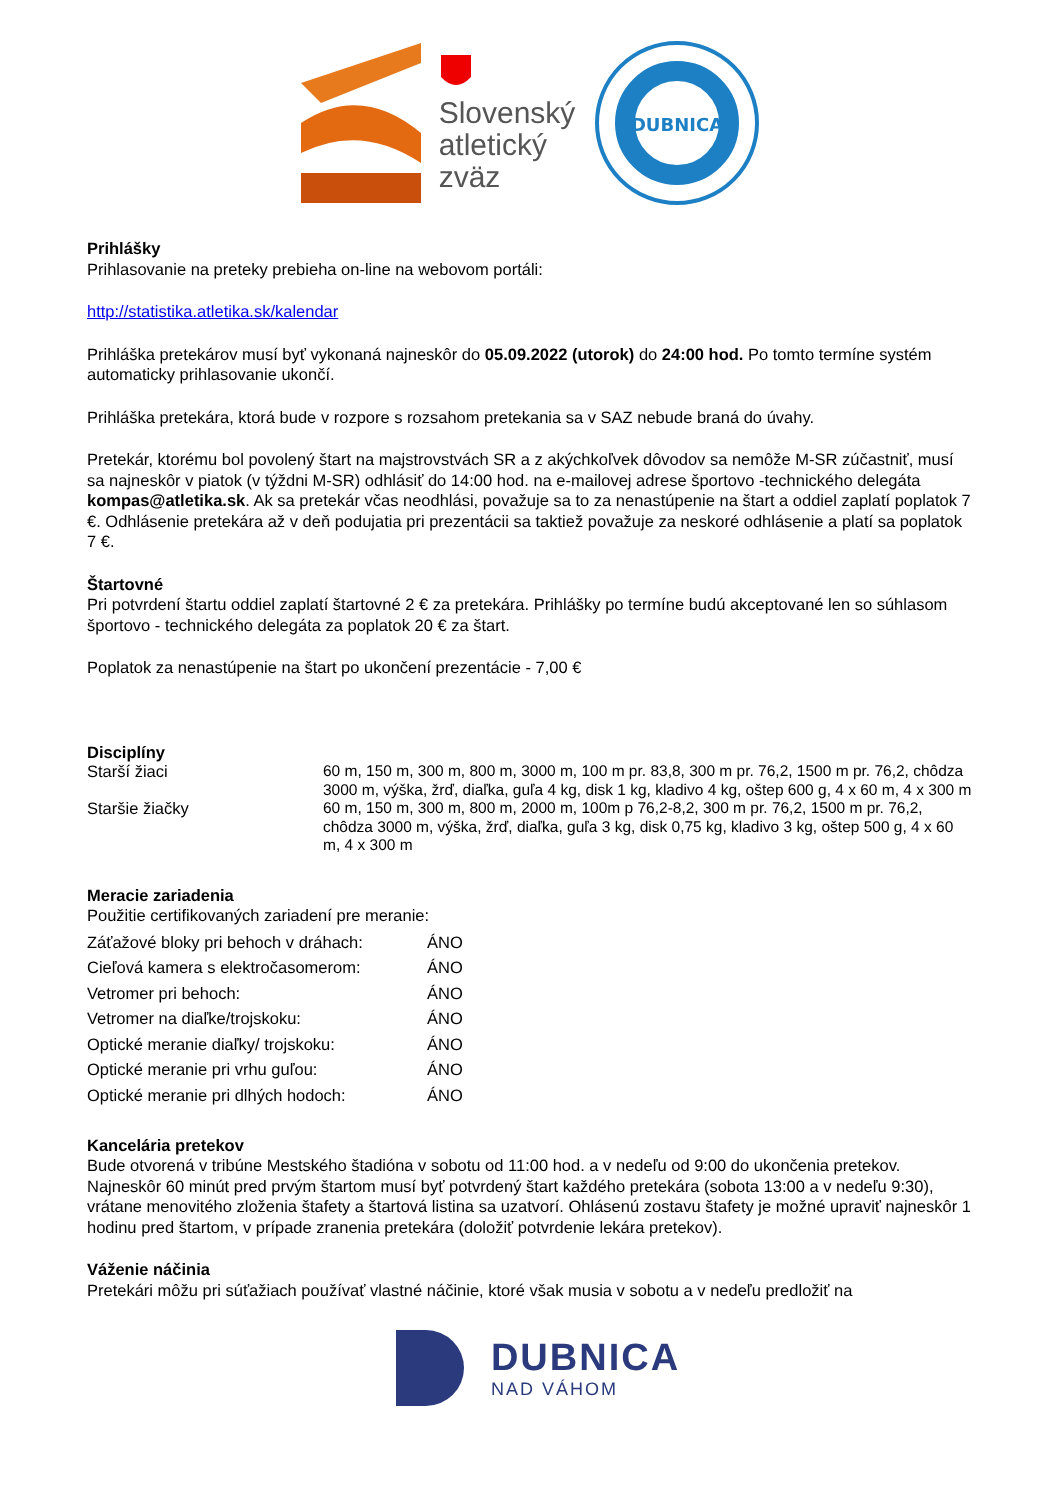Slovenský
atletický
zväz
DUBNICA
Prihlášky
Prihlasovanie na preteky prebieha on-line na webovom portáli:
http://statistika.atletika.sk/kalendar
Prihláška pretekárov musí byť vykonaná najneskôr do 05.09.2022 (utorok) do 24:00 hod. Po tomto termíne systém automaticky prihlasovanie ukončí.
Prihláška pretekára, ktorá bude v rozpore s rozsahom pretekania sa v SAZ nebude braná do úvahy.
Pretekár, ktorému bol povolený štart na majstrovstvách SR a z akýchkoľvek dôvodov sa nemôže M-SR zúčastniť, musí sa najneskôr v piatok (v týždni M-SR) odhlásiť do 14:00 hod. na e-mailovej adrese športovo -technického delegáta kompas@atletika.sk. Ak sa pretekár včas neodhlási, považuje sa to za nenastúpenie na štart a oddiel zaplatí poplatok 7 €. Odhlásenie pretekára až v deň podujatia pri prezentácii sa taktiež považuje za neskoré odhlásenie a platí sa poplatok 7 €.
Štartovné
Pri potvrdení štartu oddiel zaplatí štartovné 2 € za pretekára. Prihlášky po termíne budú akceptované len so súhlasom športovo - technického delegáta za poplatok 20 € za štart.
Poplatok za nenastúpenie na štart po ukončení prezentácie - 7,00 €
Disciplíny
| Starší žiaci | 60 m, 150 m, 300 m, 800 m, 3000 m, 100 m pr. 83,8, 300 m pr. 76,2, 1500 m pr. 76,2, chôdza 3000 m, výška, žrď, diaľka, guľa 4 kg, disk 1 kg, kladivo 4 kg, oštep 600 g, 4 x 60 m, 4 x 300 m |
| Staršie žiačky | 60 m, 150 m, 300 m, 800 m, 2000 m, 100m p 76,2-8,2, 300 m pr. 76,2, 1500 m pr. 76,2, chôdza 3000 m, výška, žrď, diaľka, guľa 3 kg, disk 0,75 kg, kladivo 3 kg, oštep 500 g, 4 x 60 m, 4 x 300 m |
Meracie zariadenia
Použitie certifikovaných zariadení pre meranie:
| Záťažové bloky pri behoch v dráhach: | ÁNO |
| Cieľová kamera s elektročasomerom: | ÁNO |
| Vetromer pri behoch: | ÁNO |
| Vetromer na diaľke/trojskoku: | ÁNO |
| Optické meranie diaľky/ trojskoku: | ÁNO |
| Optické meranie pri vrhu guľou: | ÁNO |
| Optické meranie pri dlhých hodoch: | ÁNO |
Kancelária pretekov
Bude otvorená v tribúne Mestského štadióna v sobotu od 11:00 hod. a v nedeľu od 9:00 do ukončenia pretekov. Najneskôr 60 minút pred prvým štartom musí byť potvrdený štart každého pretekára (sobota 13:00 a v nedeľu 9:30), vrátane menovitého zloženia štafety a štartová listina sa uzatvorí. Ohlásenú zostavu štafety je možné upraviť najneskôr 1 hodinu pred štartom, v prípade zranenia pretekára (doložiť potvrdenie lekára pretekov).
Váženie náčinia
Pretekári môžu pri súťažiach používať vlastné náčinie, ktoré však musia v sobotu a v nedeľu predložiť na
DUBNICA
NAD VÁHOM